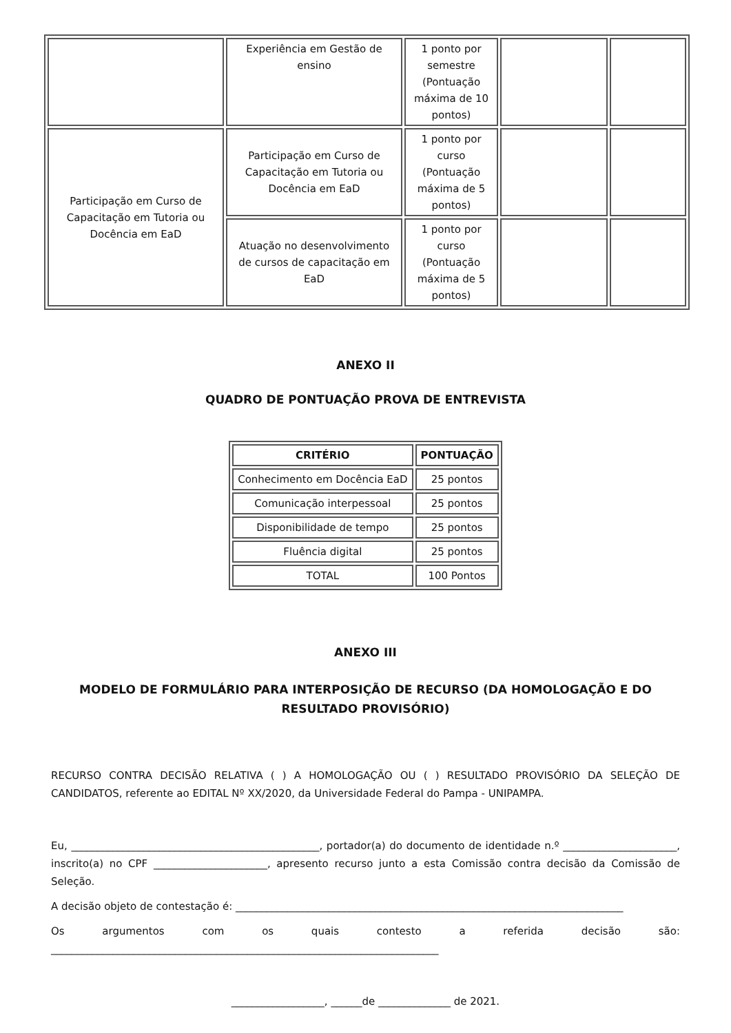| | Experiência em Gestão de ensino | 1 ponto por semestre (Pontuação máxima de 10 pontos) | | |
| Participação em Curso de Capacitação em Tutoria ou Docência em EaD | Participação em Curso de Capacitação em Tutoria ou Docência em EaD | 1 ponto por curso (Pontuação máxima de 5 pontos) | | |
| | Atuação no desenvolvimento de cursos de capacitação em EaD | 1 ponto por curso (Pontuação máxima de 5 pontos) | | |
ANEXO II
QUADRO DE PONTUAÇÃO PROVA DE ENTREVISTA
| CRITÉRIO | PONTUAÇÃO |
| --- | --- |
| Conhecimento em Docência EaD | 25 pontos |
| Comunicação interpessoal | 25 pontos |
| Disponibilidade de tempo | 25 pontos |
| Fluência digital | 25 pontos |
| TOTAL | 100 Pontos |
ANEXO III
MODELO DE FORMULÁRIO PARA INTERPOSIÇÃO DE RECURSO (DA HOMOLOGAÇÃO E DO RESULTADO PROVISÓRIO)
RECURSO CONTRA DECISÃO RELATIVA ( ) A HOMOLOGAÇÃO OU ( ) RESULTADO PROVISÓRIO DA SELEÇÃO DE CANDIDATOS, referente ao EDITAL Nº XX/2020, da Universidade Federal do Pampa - UNIPAMPA.
Eu, ________________________________________________, portador(a) do documento de identidade n.º ______________________, inscrito(a) no CPF ______________________, apresento recurso junto a esta Comissão contra decisão da Comissão de Seleção.
A decisão objeto de contestação é: ___________________________________________________________________________
Os argumentos com os quais contesto a referida decisão são: ___________________________________________________________________________
__________________, ______de ______________ de 2021.